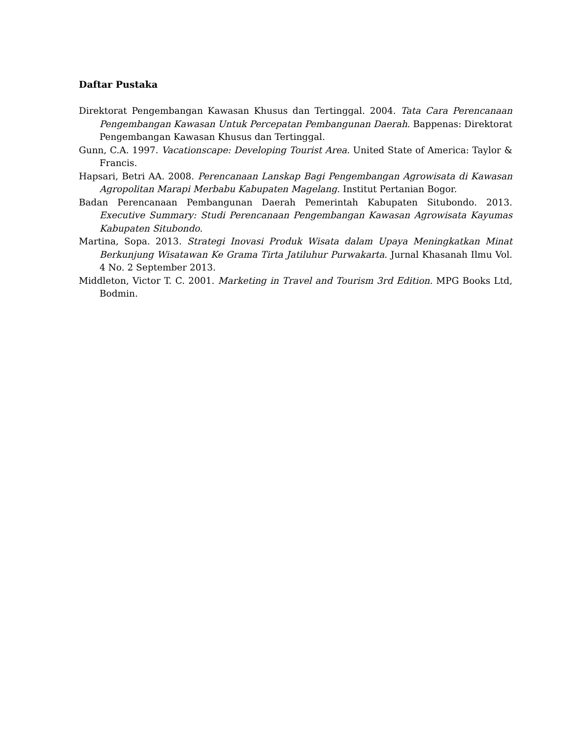Daftar Pustaka
Direktorat Pengembangan Kawasan Khusus dan Tertinggal. 2004. Tata Cara Perencanaan Pengembangan Kawasan Untuk Percepatan Pembangunan Daerah. Bappenas: Direktorat Pengembangan Kawasan Khusus dan Tertinggal.
Gunn, C.A. 1997. Vacationscape: Developing Tourist Area. United State of America: Taylor & Francis.
Hapsari, Betri AA. 2008. Perencanaan Lanskap Bagi Pengembangan Agrowisata di Kawasan Agropolitan Marapi Merbabu Kabupaten Magelang. Institut Pertanian Bogor.
Badan Perencanaan Pembangunan Daerah Pemerintah Kabupaten Situbondo. 2013. Executive Summary: Studi Perencanaan Pengembangan Kawasan Agrowisata Kayumas Kabupaten Situbondo.
Martina, Sopa. 2013. Strategi Inovasi Produk Wisata dalam Upaya Meningkatkan Minat Berkunjung Wisatawan Ke Grama Tirta Jatiluhur Purwakarta. Jurnal Khasanah Ilmu Vol. 4 No. 2 September 2013.
Middleton, Victor T. C. 2001. Marketing in Travel and Tourism 3rd Edition. MPG Books Ltd, Bodmin.